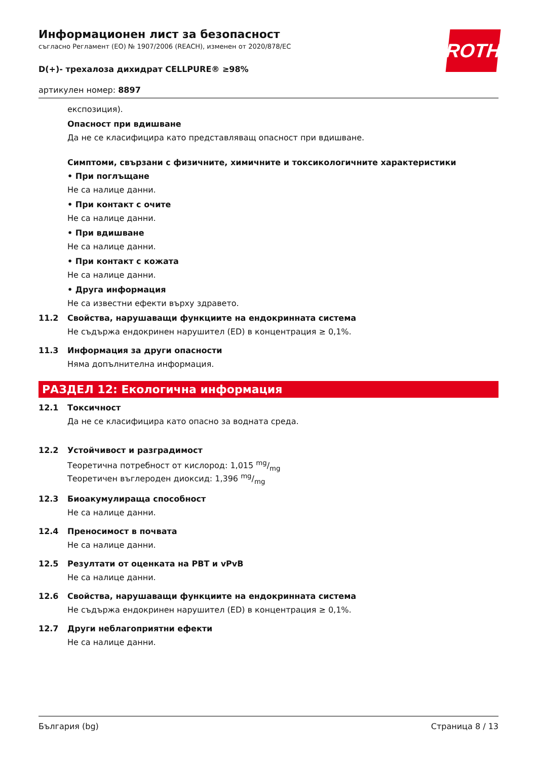ROTH
Информационен лист за безопасност
съгласно Регламент (ЕО) № 1907/2006 (REACH), изменен от 2020/878/ЕС
D(+)- трехалоза дихидрат CELLPURE® ≥98%
артикулен номер: 8897
експозиция).
Опасност при вдишване
Да не се класифицира като представляващ опасност при вдишване.
Симптоми, свързани с физичните, химичните и токсикологичните характеристики
• При поглъщане
Не са налице данни.
• При контакт с очите
Не са налице данни.
• При вдишване
Не са налице данни.
• При контакт с кожата
Не са налице данни.
• Друга информация
Не са известни ефекти върху здравето.
11.2 Свойства, нарушаващи функциите на ендокринната система
Не съдържа ендокринен нарушител (ED) в концентрация ≥ 0,1%.
11.3 Информация за други опасности
Няма допълнителна информация.
РАЗДЕЛ 12: Екологична информация
12.1 Токсичност
Да не се класифицира като опасно за водната среда.
12.2 Устойчивост и разградимост
Теоретична потребност от кислород: 1,015 mg/mg
Теоретичен въглероден диоксид: 1,396 mg/mg
12.3 Биоакумулираща способност
Не са налице данни.
12.4 Преносимост в почвата
Не са налице данни.
12.5 Резултати от оценката на PBT и vPvB
Не са налице данни.
12.6 Свойства, нарушаващи функциите на ендокринната система
Не съдържа ендокринен нарушител (ED) в концентрация ≥ 0,1%.
12.7 Други неблагоприятни ефекти
Не са налице данни.
България (bg) Страница 8 / 13